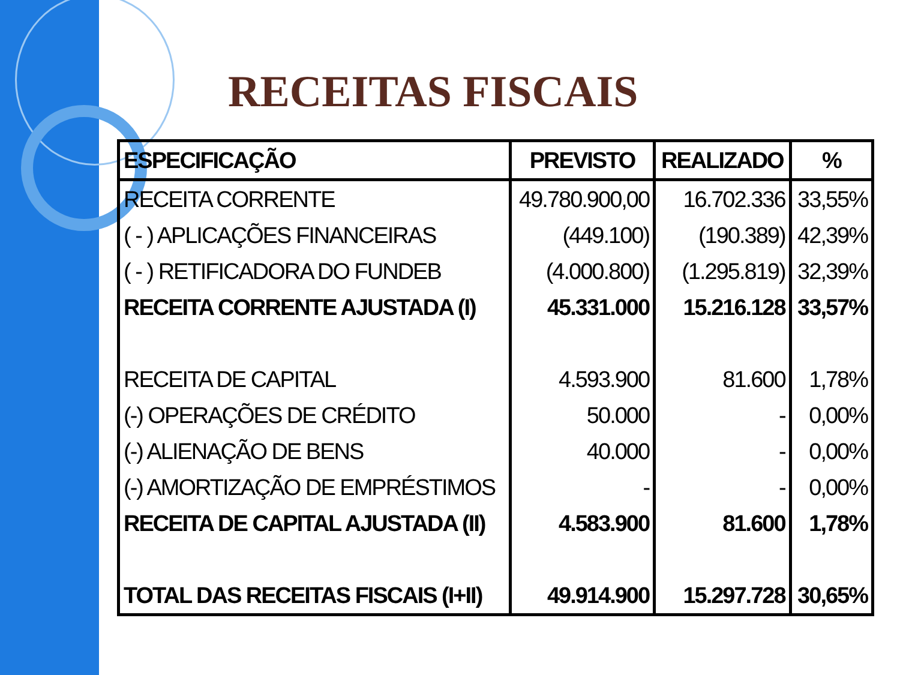RECEITAS FISCAIS
| ESPECIFICAÇÃO | PREVISTO | REALIZADO | % |
| --- | --- | --- | --- |
| RECEITA CORRENTE | 49.780.900,00 | 16.702.336 | 33,55% |
| ( - ) APLICAÇÕES FINANCEIRAS | (449.100) | (190.389) | 42,39% |
| ( - ) RETIFICADORA DO FUNDEB | (4.000.800) | (1.295.819) | 32,39% |
| RECEITA CORRENTE AJUSTADA (I) | 45.331.000 | 15.216.128 | 33,57% |
| RECEITA DE CAPITAL | 4.593.900 | 81.600 | 1,78% |
| (-) OPERAÇÕES DE CRÉDITO | 50.000 | - | 0,00% |
| (-) ALIENAÇÃO DE BENS | 40.000 | - | 0,00% |
| (-) AMORTIZAÇÃO DE EMPRÉSTIMOS | - | - | 0,00% |
| RECEITA DE CAPITAL AJUSTADA (II) | 4.583.900 | 81.600 | 1,78% |
| TOTAL DAS RECEITAS FISCAIS (I+II) | 49.914.900 | 15.297.728 | 30,65% |